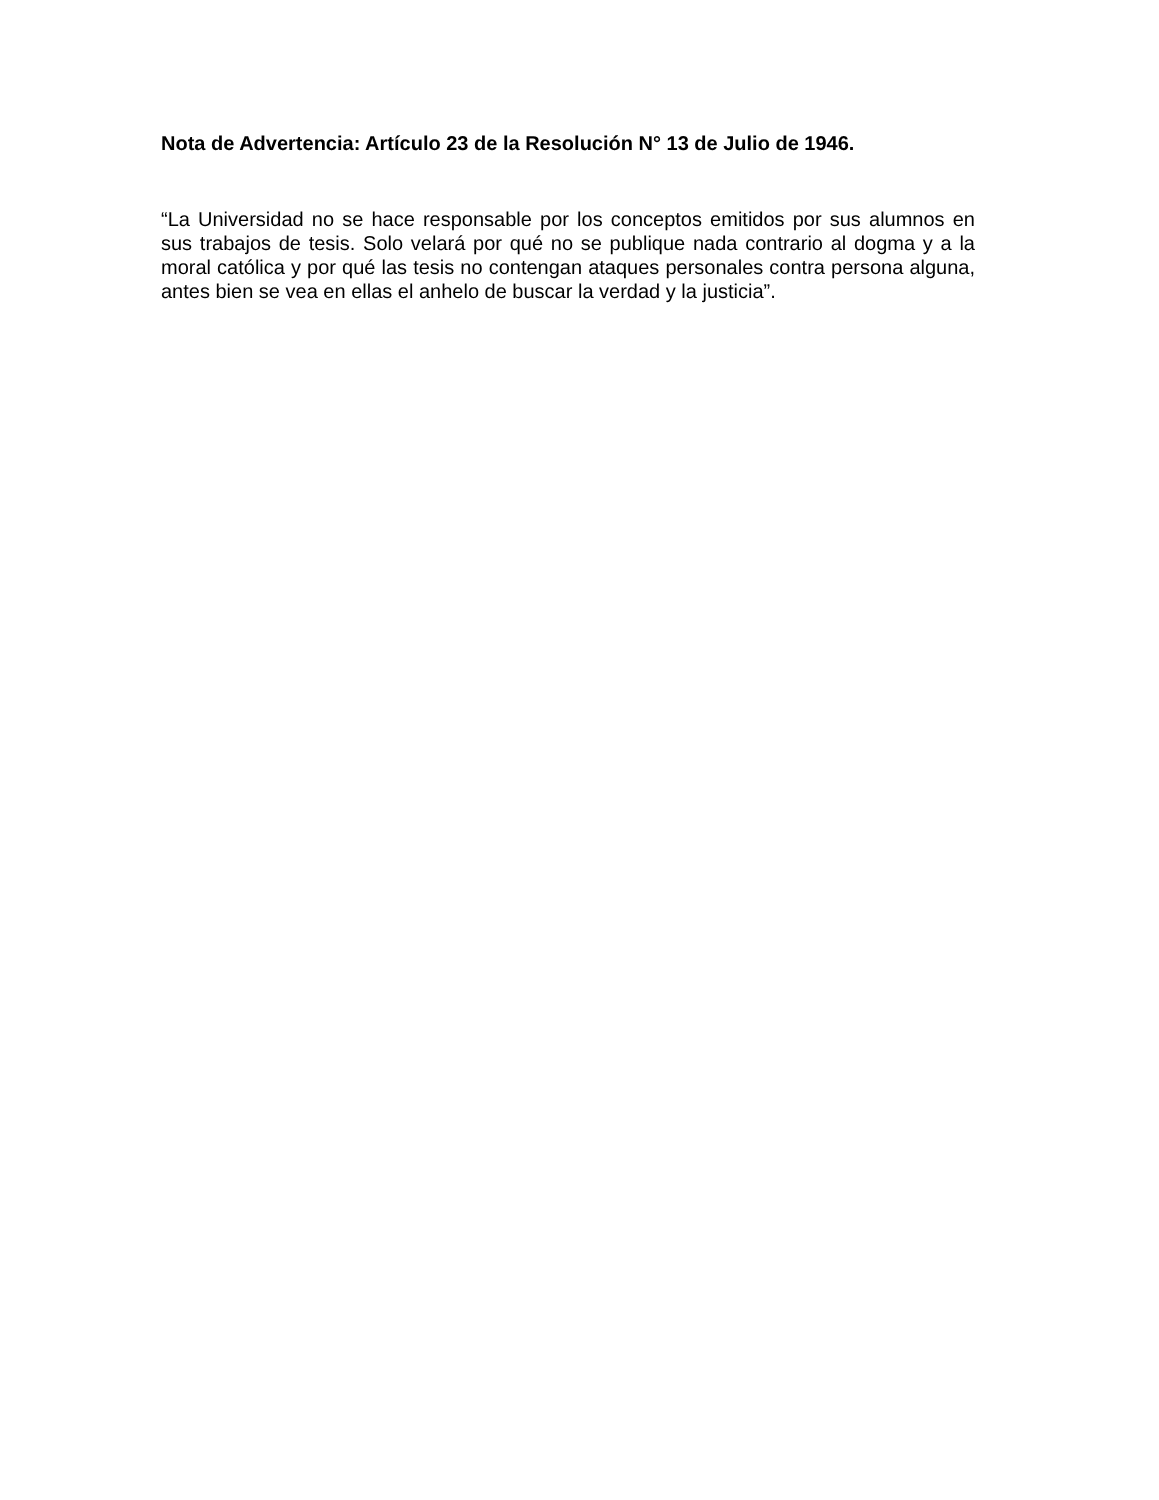Nota de Advertencia: Artículo 23 de la Resolución N° 13 de Julio de 1946.
“La Universidad no se hace responsable por los conceptos emitidos por sus alumnos en sus trabajos de tesis. Solo velará por qué no se publique nada contrario al dogma y a la moral católica y por qué las tesis no contengan ataques personales contra persona alguna, antes bien se vea en ellas el anhelo de buscar la verdad y la justicia”.